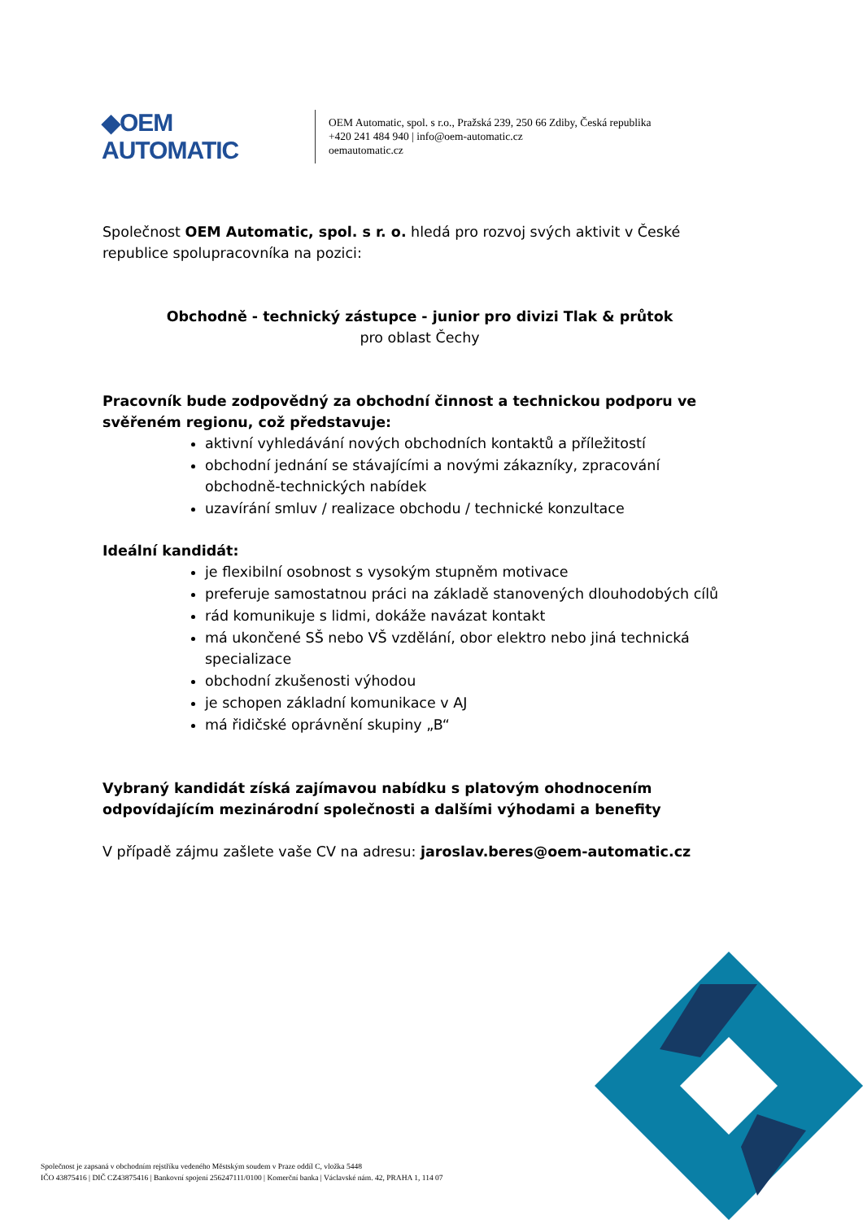◆OEM AUTOMATIC
OEM Automatic, spol. s r.o., Pražská 239, 250 66 Zdiby, Česká republika
+420 241 484 940 | info@oem-automatic.cz
oemautomatic.cz
Společnost OEM Automatic, spol. s r. o. hledá pro rozvoj svých aktivit v České republice spolupracovníka na pozici:
Obchodně - technický zástupce - junior pro divizi Tlak & průtok
pro oblast Čechy
Pracovník bude zodpovědný za obchodní činnost a technickou podporu ve svěřeném regionu, což představuje:
aktivní vyhledávání nových obchodních kontaktů a příležitostí
obchodní jednání se stávajícími a novými zákazníky, zpracování obchodně-technických nabídek
uzavírání smluv / realizace obchodu / technické konzultace
Ideální kandidát:
je flexibilní osobnost s vysokým stupněm motivace
preferuje samostatnou práci na základě stanovených dlouhodobých cílů
rád komunikuje s lidmi, dokáže navázat kontakt
má ukončené SŠ nebo VŠ vzdělání, obor elektro nebo jiná technická specializace
obchodní zkušenosti výhodou
je schopen základní komunikace v AJ
má řidičské oprávnění skupiny „B“
Vybraný kandidát získá zajímavou nabídku s platovým ohodnocením odpovídajícím mezinárodní společnosti a dalšími výhodami a benefity
V případě zájmu zašlete vaše CV na adresu: jaroslav.beres@oem-automatic.cz
Společnost je zapsaná v obchodním rejstříku vedeného Městským soudem v Praze oddíl C, vložka 5448
IČO 43875416 | DIČ CZ43875416 | Bankovní spojení 256247111/0100 | Komerční banka | Václavské nám. 42, PRAHA 1, 114 07